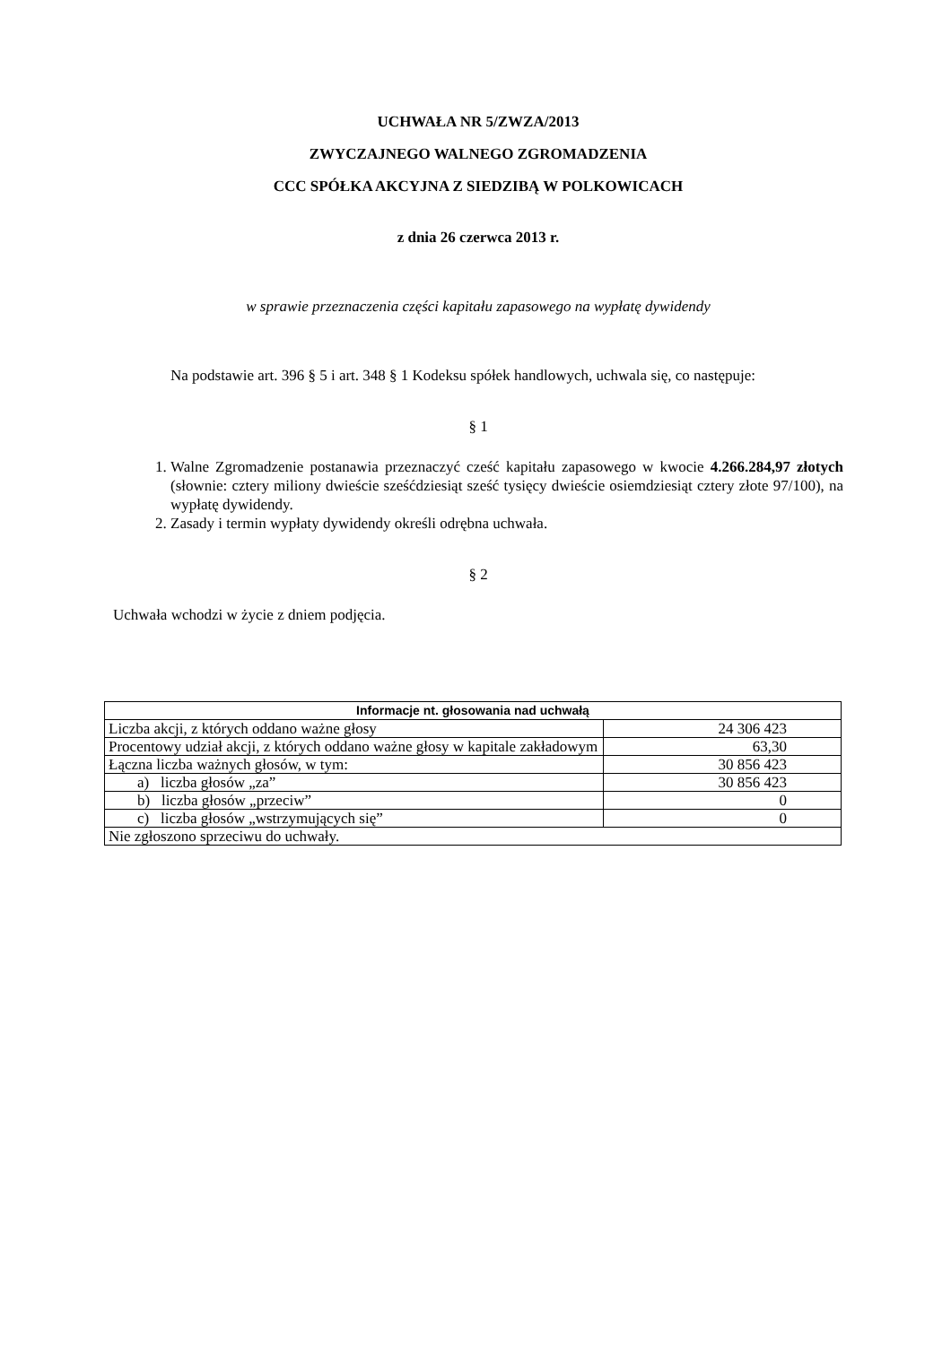UCHWAŁA NR 5/ZWZA/2013
ZWYCZAJNEGO WALNEGO ZGROMADZENIA
CCC SPÓŁKA AKCYJNA Z SIEDZIBĄ W POLKOWICACH
z dnia 26 czerwca 2013 r.
w sprawie przeznaczenia części kapitału zapasowego na wypłatę dywidendy
Na podstawie art. 396 § 5 i art. 348 § 1 Kodeksu spółek handlowych, uchwala się, co następuje:
§ 1
1. Walne Zgromadzenie postanawia przeznaczyć cześć kapitału zapasowego w kwocie 4.266.284,97 złotych (słownie: cztery miliony dwieście sześćdziesiąt sześć tysięcy dwieście osiemdziesiąt cztery złote 97/100), na wypłatę dywidendy.
2. Zasady i termin wypłaty dywidendy określi odrębna uchwała.
§ 2
Uchwała wchodzi w życie z dniem podjęcia.
| Informacje nt. głosowania nad uchwałą | |
| --- | --- |
| Liczba akcji, z których oddano ważne głosy | 24 306 423 |
| Procentowy udział akcji, z których oddano ważne głosy w kapitale zakładowym | 63,30 |
| Łączna liczba ważnych głosów, w tym: | 30 856 423 |
| a) liczba głosów „za” | 30 856 423 |
| b) liczba głosów „przeciw” | 0 |
| c) liczba głosów „wstrzymujących się” | 0 |
| Nie zgłoszono sprzeciwu do uchwały. | |